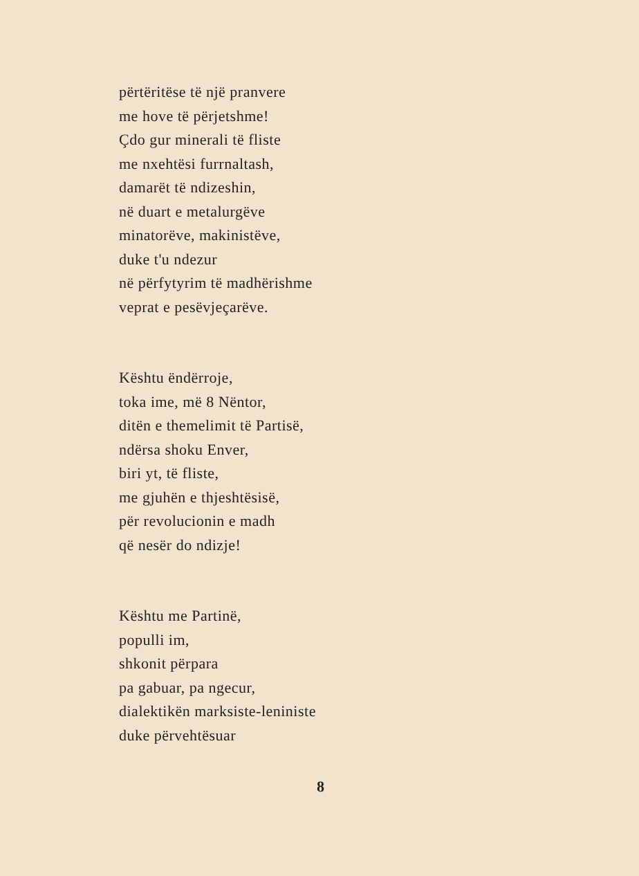përtëritëse të një pranvere
me hove të përjetshme!
Çdo gur minerali të fliste
me nxehtësi furrnaltash,
damarët të ndizeshin,
në duart e metalurgëve
minatorëve, makinistëve,
duke t'u ndezur
në përfytyrim të madhërishme
veprat e pesëvjeçarëve.
Kështu ëndërroje,
toka ime, më 8 Nëntor,
ditën e themelimit të Partisë,
ndërsa shoku Enver,
biri yt, të fliste,
me gjuhën e thjeshtësisë,
për revolucionin e madh
që nesër do ndizje!
Kështu me Partinë,
populli im,
shkonit përpara
pa gabuar, pa ngecur,
dialektikën marksiste-leniniste
duke përvehtësuar
8